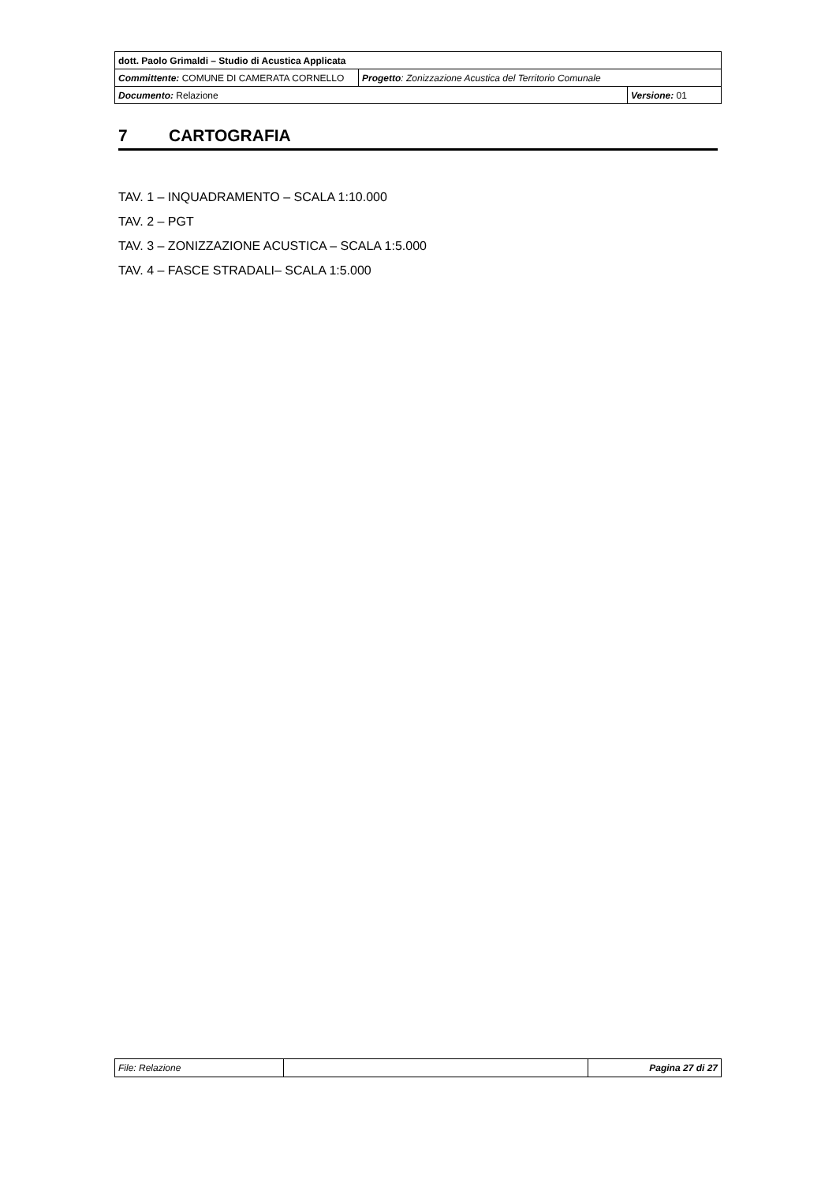| dott. Paolo Grimaldi – Studio di Acustica Applicata | | |
| Committente: COMUNE DI CAMERATA CORNELLO | Progetto : Zonizzazione Acustica del Territorio Comunale | |
| Documento: Relazione | | Versione: 01 |
7 CARTOGRAFIA
TAV. 1 – INQUADRAMENTO – SCALA 1:10.000
TAV. 2 – PGT
TAV. 3 – ZONIZZAZIONE ACUSTICA – SCALA 1:5.000
TAV. 4 – FASCE STRADALI– SCALA 1:5.000
| File: Relazione | | Pagina 27 di 27 |